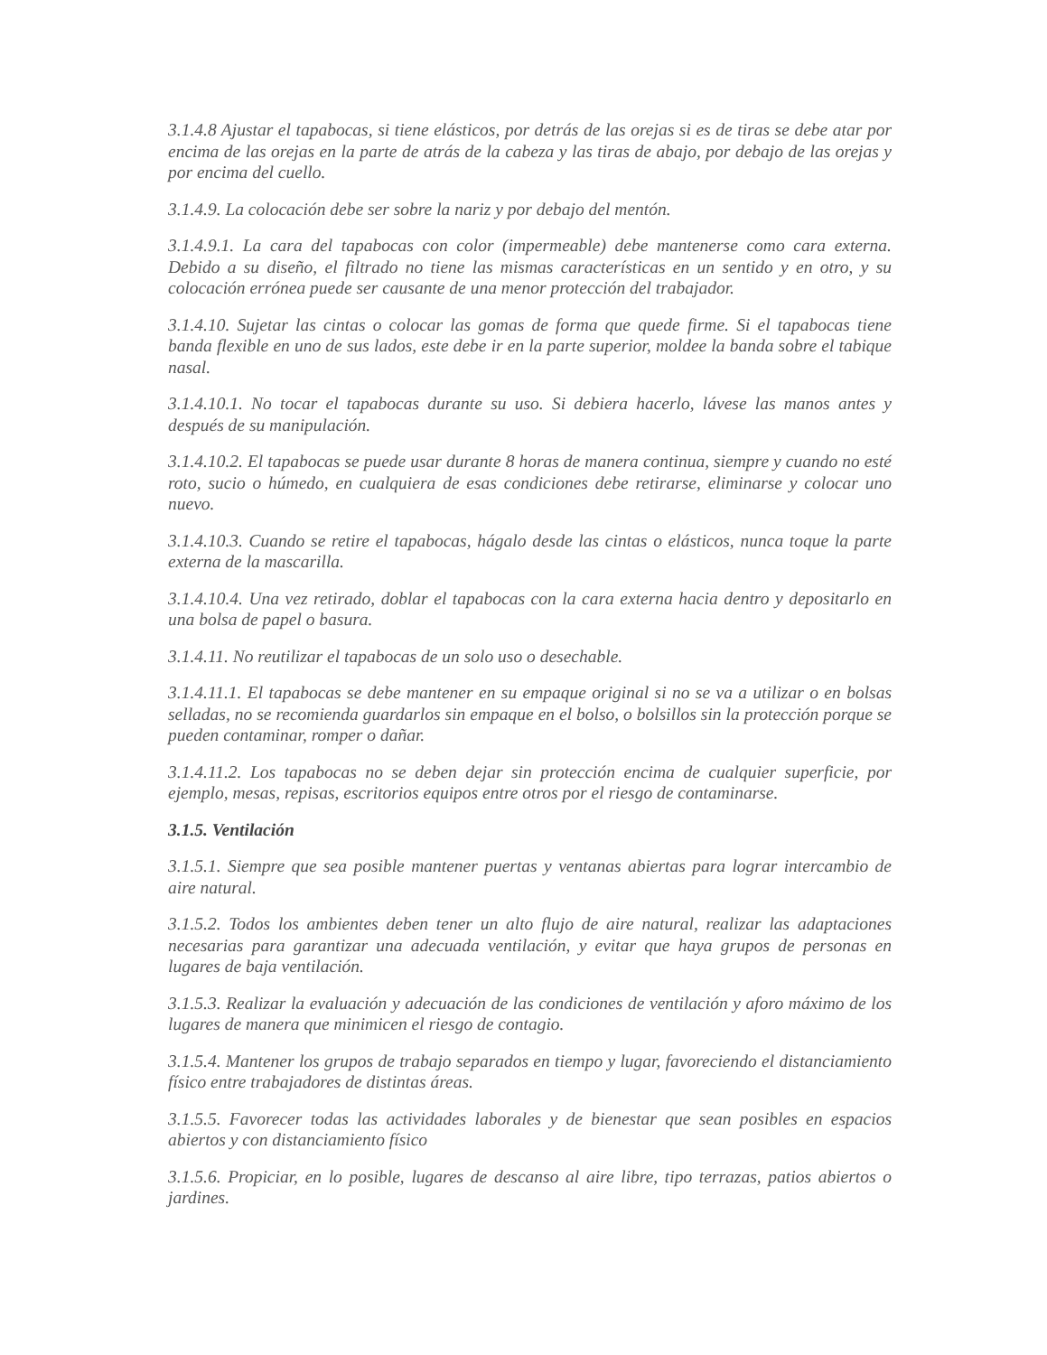3.1.4.8 Ajustar el tapabocas, si tiene elásticos, por detrás de las orejas si es de tiras se debe atar por encima de las orejas en la parte de atrás de la cabeza y las tiras de abajo, por debajo de las orejas y por encima del cuello.
3.1.4.9. La colocación debe ser sobre la nariz y por debajo del mentón.
3.1.4.9.1. La cara del tapabocas con color (impermeable) debe mantenerse como cara externa. Debido a su diseño, el filtrado no tiene las mismas características en un sentido y en otro, y su colocación errónea puede ser causante de una menor protección del trabajador.
3.1.4.10. Sujetar las cintas o colocar las gomas de forma que quede firme. Si el tapabocas tiene banda flexible en uno de sus lados, este debe ir en la parte superior, moldee la banda sobre el tabique nasal.
3.1.4.10.1. No tocar el tapabocas durante su uso. Si debiera hacerlo, lávese las manos antes y después de su manipulación.
3.1.4.10.2. El tapabocas se puede usar durante 8 horas de manera continua, siempre y cuando no esté roto, sucio o húmedo, en cualquiera de esas condiciones debe retirarse, eliminarse y colocar uno nuevo.
3.1.4.10.3. Cuando se retire el tapabocas, hágalo desde las cintas o elásticos, nunca toque la parte externa de la mascarilla.
3.1.4.10.4. Una vez retirado, doblar el tapabocas con la cara externa hacia dentro y depositarlo en una bolsa de papel o basura.
3.1.4.11. No reutilizar el tapabocas de un solo uso o desechable.
3.1.4.11.1. El tapabocas se debe mantener en su empaque original si no se va a utilizar o en bolsas selladas, no se recomienda guardarlos sin empaque en el bolso, o bolsillos sin la protección porque se pueden contaminar, romper o dañar.
3.1.4.11.2. Los tapabocas no se deben dejar sin protección encima de cualquier superficie, por ejemplo, mesas, repisas, escritorios equipos entre otros por el riesgo de contaminarse.
3.1.5. Ventilación
3.1.5.1. Siempre que sea posible mantener puertas y ventanas abiertas para lograr intercambio de aire natural.
3.1.5.2. Todos los ambientes deben tener un alto flujo de aire natural, realizar las adaptaciones necesarias para garantizar una adecuada ventilación, y evitar que haya grupos de personas en lugares de baja ventilación.
3.1.5.3. Realizar la evaluación y adecuación de las condiciones de ventilación y aforo máximo de los lugares de manera que minimicen el riesgo de contagio.
3.1.5.4. Mantener los grupos de trabajo separados en tiempo y lugar, favoreciendo el distanciamiento físico entre trabajadores de distintas áreas.
3.1.5.5. Favorecer todas las actividades laborales y de bienestar que sean posibles en espacios abiertos y con distanciamiento físico
3.1.5.6. Propiciar, en lo posible, lugares de descanso al aire libre, tipo terrazas, patios abiertos o jardines.